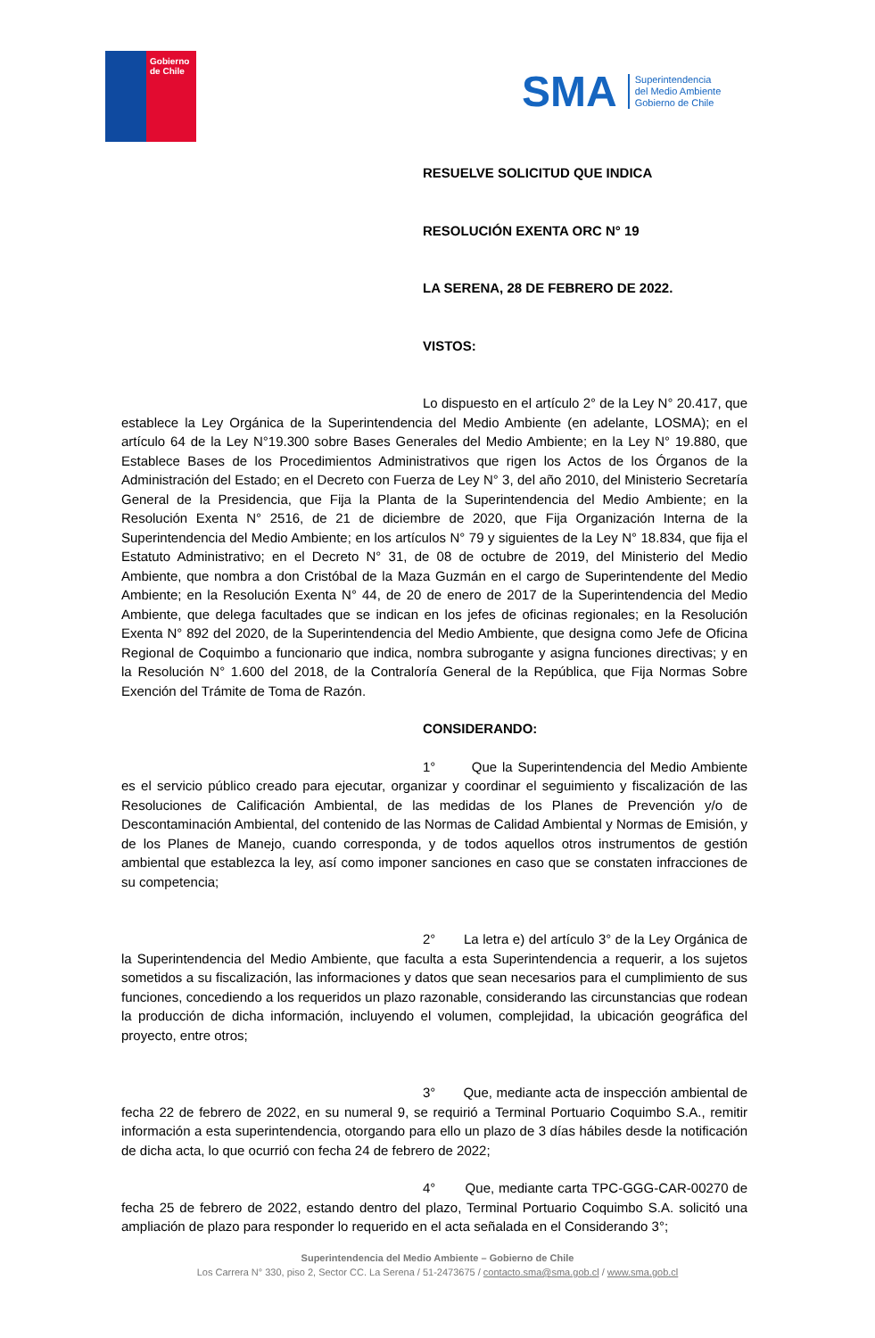Gobierno
de Chile
SMA Superintendencia
del Medio Ambiente
Gobierno de Chile
RESUELVE SOLICITUD QUE INDICA
RESOLUCIÓN EXENTA ORC N° 19
LA SERENA, 28 DE FEBRERO DE 2022.
VISTOS:
Lo dispuesto en el artículo 2° de la Ley N° 20.417, que establece la Ley Orgánica de la Superintendencia del Medio Ambiente (en adelante, LOSMA); en el artículo 64 de la Ley N°19.300 sobre Bases Generales del Medio Ambiente; en la Ley N° 19.880, que Establece Bases de los Procedimientos Administrativos que rigen los Actos de los Órganos de la Administración del Estado; en el Decreto con Fuerza de Ley N° 3, del año 2010, del Ministerio Secretaría General de la Presidencia, que Fija la Planta de la Superintendencia del Medio Ambiente; en la Resolución Exenta N° 2516, de 21 de diciembre de 2020, que Fija Organización Interna de la Superintendencia del Medio Ambiente; en los artículos N° 79 y siguientes de la Ley N° 18.834, que fija el Estatuto Administrativo; en el Decreto N° 31, de 08 de octubre de 2019, del Ministerio del Medio Ambiente, que nombra a don Cristóbal de la Maza Guzmán en el cargo de Superintendente del Medio Ambiente; en la Resolución Exenta N° 44, de 20 de enero de 2017 de la Superintendencia del Medio Ambiente, que delega facultades que se indican en los jefes de oficinas regionales; en la Resolución Exenta N° 892 del 2020, de la Superintendencia del Medio Ambiente, que designa como Jefe de Oficina Regional de Coquimbo a funcionario que indica, nombra subrogante y asigna funciones directivas; y en la Resolución N° 1.600 del 2018, de la Contraloría General de la República, que Fija Normas Sobre Exención del Trámite de Toma de Razón.
CONSIDERANDO:
1° Que la Superintendencia del Medio Ambiente es el servicio público creado para ejecutar, organizar y coordinar el seguimiento y fiscalización de las Resoluciones de Calificación Ambiental, de las medidas de los Planes de Prevención y/o de Descontaminación Ambiental, del contenido de las Normas de Calidad Ambiental y Normas de Emisión, y de los Planes de Manejo, cuando corresponda, y de todos aquellos otros instrumentos de gestión ambiental que establezca la ley, así como imponer sanciones en caso que se constaten infracciones de su competencia;
2° La letra e) del artículo 3° de la Ley Orgánica de la Superintendencia del Medio Ambiente, que faculta a esta Superintendencia a requerir, a los sujetos sometidos a su fiscalización, las informaciones y datos que sean necesarios para el cumplimiento de sus funciones, concediendo a los requeridos un plazo razonable, considerando las circunstancias que rodean la producción de dicha información, incluyendo el volumen, complejidad, la ubicación geográfica del proyecto, entre otros;
3° Que, mediante acta de inspección ambiental de fecha 22 de febrero de 2022, en su numeral 9, se requirió a Terminal Portuario Coquimbo S.A., remitir información a esta superintendencia, otorgando para ello un plazo de 3 días hábiles desde la notificación de dicha acta, lo que ocurrió con fecha 24 de febrero de 2022;
4° Que, mediante carta TPC-GGG-CAR-00270 de fecha 25 de febrero de 2022, estando dentro del plazo, Terminal Portuario Coquimbo S.A. solicitó una ampliación de plazo para responder lo requerido en el acta señalada en el Considerando 3°;
Superintendencia del Medio Ambiente – Gobierno de Chile
Los Carrera N° 330, piso 2, Sector CC. La Serena / 51-2473675 / contacto.sma@sma.gob.cl / www.sma.gob.cl